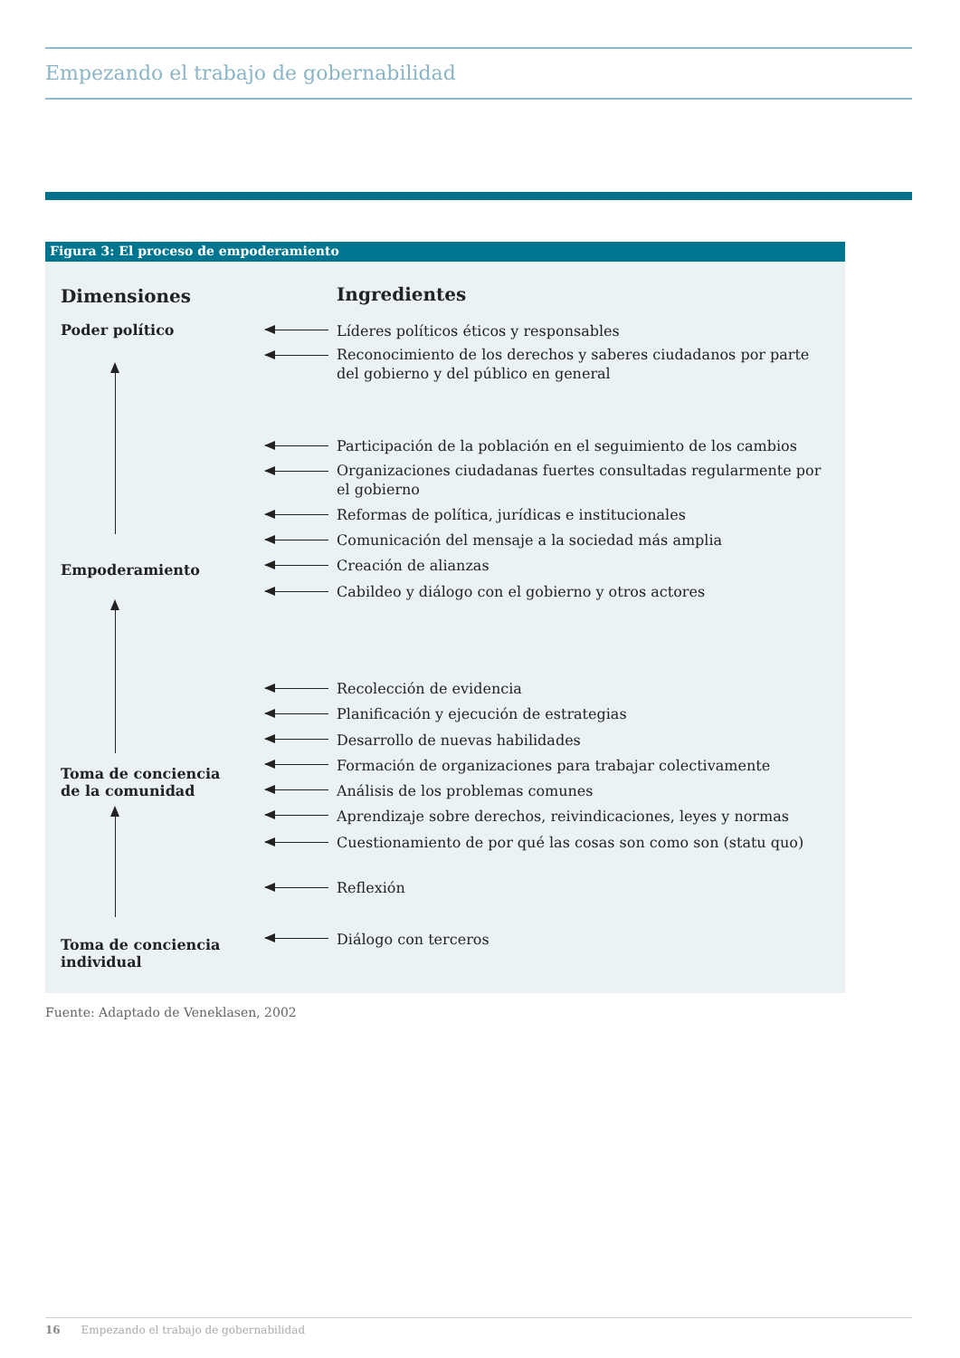Empezando el trabajo de gobernabilidad
Figura 3: El proceso de empoderamiento
Dimensiones Ingredientes
Poder político
Empoderamiento
Toma de conciencia
de la comunidad
Toma de conciencia
individual
Líderes políticos éticos y responsables
Reconocimiento de los derechos y saberes ciudadanos por parte del gobierno y del público en general
Participación de la población en el seguimiento de los cambios
Organizaciones ciudadanas fuertes consultadas regularmente por el gobierno
Reformas de política, jurídicas e institucionales
Comunicación del mensaje a la sociedad más amplia
Creación de alianzas
Cabildeo y diálogo con el gobierno y otros actores
Recolección de evidencia
Planificación y ejecución de estrategias
Desarrollo de nuevas habilidades
Formación de organizaciones para trabajar colectivamente
Análisis de los problemas comunes
Aprendizaje sobre derechos, reivindicaciones, leyes y normas
Cuestionamiento de por qué las cosas son como son (statu quo)
Reflexión
Diálogo con terceros
Fuente: Adaptado de Veneklasen, 2002
16 Empezando el trabajo de gobernabilidad